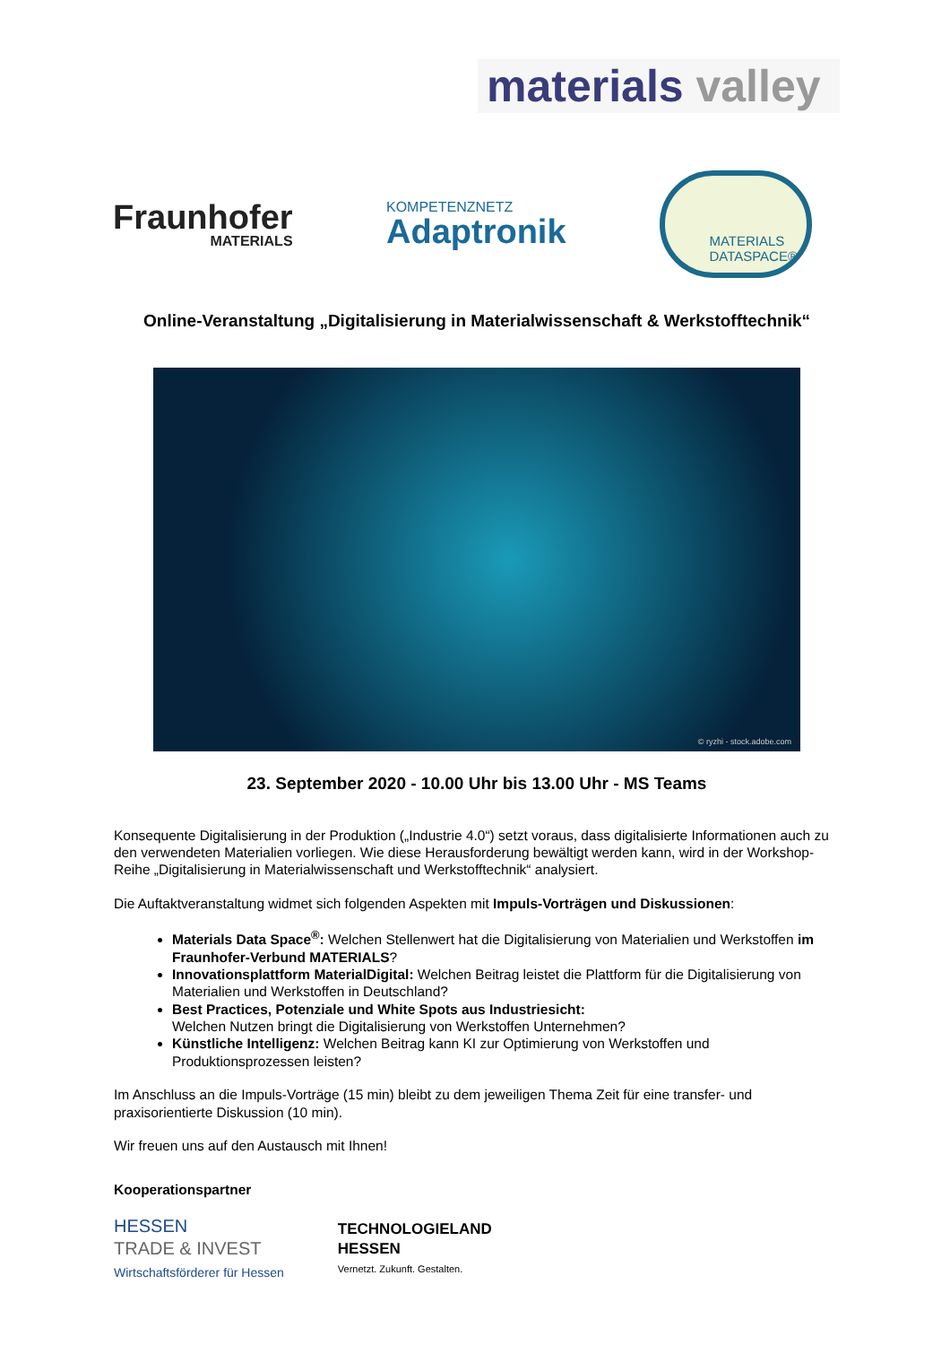materials valley
Fraunhofer
MATERIALS
KOMPETENZNETZ
Adaptronik
MATERIALS
DATASPACE®
Online-Veranstaltung „Digitalisierung in Materialwissenschaft & Werkstofftechnik“
© ryzhi - stock.adobe.com
23. September 2020 - 10.00 Uhr bis 13.00 Uhr - MS Teams
Konsequente Digitalisierung in der Produktion („Industrie 4.0“) setzt voraus, dass digitalisierte Informationen auch zu den verwendeten Materialien vorliegen. Wie diese Herausforderung bewältigt werden kann, wird in der Workshop-Reihe „Digitalisierung in Materialwissenschaft und Werkstofftechnik“ analysiert.
Die Auftaktveranstaltung widmet sich folgenden Aspekten mit Impuls-Vorträgen und Diskussionen:
Materials Data Space<sup>®</sup>: Welchen Stellenwert hat die Digitalisierung von Materialien und Werkstoffen im Fraunhofer-Verbund MATERIALS?
Innovationsplattform MaterialDigital: Welchen Beitrag leistet die Plattform für die Digitalisierung von Materialien und Werkstoffen in Deutschland?
Best Practices, Potenziale und White Spots aus Industriesicht:
Welchen Nutzen bringt die Digitalisierung von Werkstoffen Unternehmen?
Künstliche Intelligenz: Welchen Beitrag kann KI zur Optimierung von Werkstoffen und Produktionsprozessen leisten?
Im Anschluss an die Impuls-Vorträge (15 min) bleibt zu dem jeweiligen Thema Zeit für eine transfer- und praxisorientierte Diskussion (10 min).
Wir freuen uns auf den Austausch mit Ihnen!
Kooperationspartner
HESSEN
TRADE & INVEST
Wirtschaftsförderer für Hessen
TECHNOLOGIELAND
HESSEN
Vernetzt. Zukunft. Gestalten.